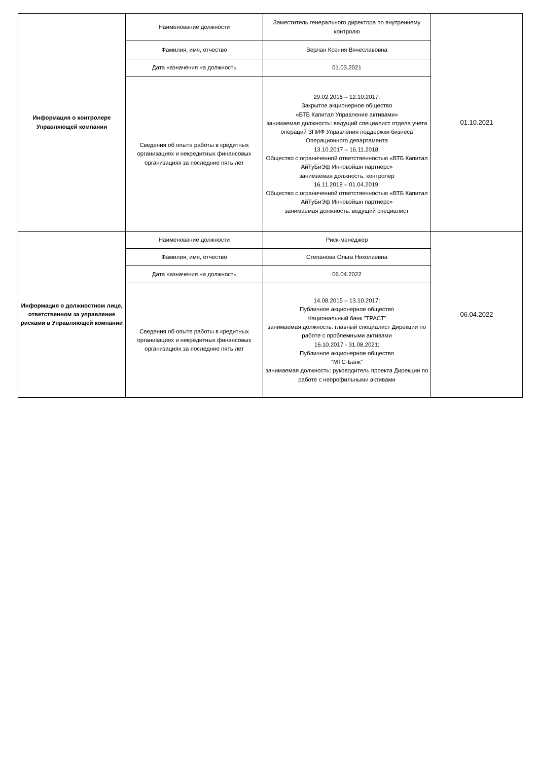| Информация о контролере Управляющей компании | Наименование должности | Заместитель генерального директора по внутреннему контролю | 01.10.2021 |
| | Фамилия, имя, отчество | Верлан Ксения Вячеславовна | |
| | Дата назначения на должность | 01.03.2021 | |
| | Сведения об опыте работы в кредитных организациях и некредитных финансовых организациях за последние пять лет | 29.02.2016 – 12.10.2017: Закрытое акционерное общество «ВТБ Капитал Управление активами» занимаемая должность: ведущий специалист отдела учета операций ЗПИФ Управления поддержки бизнеса Операционного департамента 13.10.2017 – 16.11.2018: Общество с ограниченной ответственностью «ВТБ Капитал АйТуБиЭф Инновэйшн партнерс» занимаемая должность: контролер 16.11.2018 – 01.04.2019: Общество с ограниченной ответственностью «ВТБ Капитал АйТуБиЭф Инновэйшн партнерс» занимаемая должность: ведущий специалист | |
| Информация о должностном лице, ответственном за управление рисками в Управляющей компании | Наименование должности | Риск-менеджер | 06.04.2022 |
| | Фамилия, имя, отчество | Степанова Ольга Николаевна | |
| | Дата назначения на должность | 06.04.2022 | |
| | Сведения об опыте работы в кредитных организациях и некредитных финансовых организациях за последние пять лет | 14.08.2015 – 13.10.2017: Публичное акционерное общество Национальный банк "ТРАСТ" занимаемая должность: главный специалист Дирекции по работе с проблемными активами 16.10.2017 - 31.08.2021: Публичное акционерное общество "МТС-Банк" занимаемая должность: руководитель проекта Дирекции по работе с непрофильными активами | |